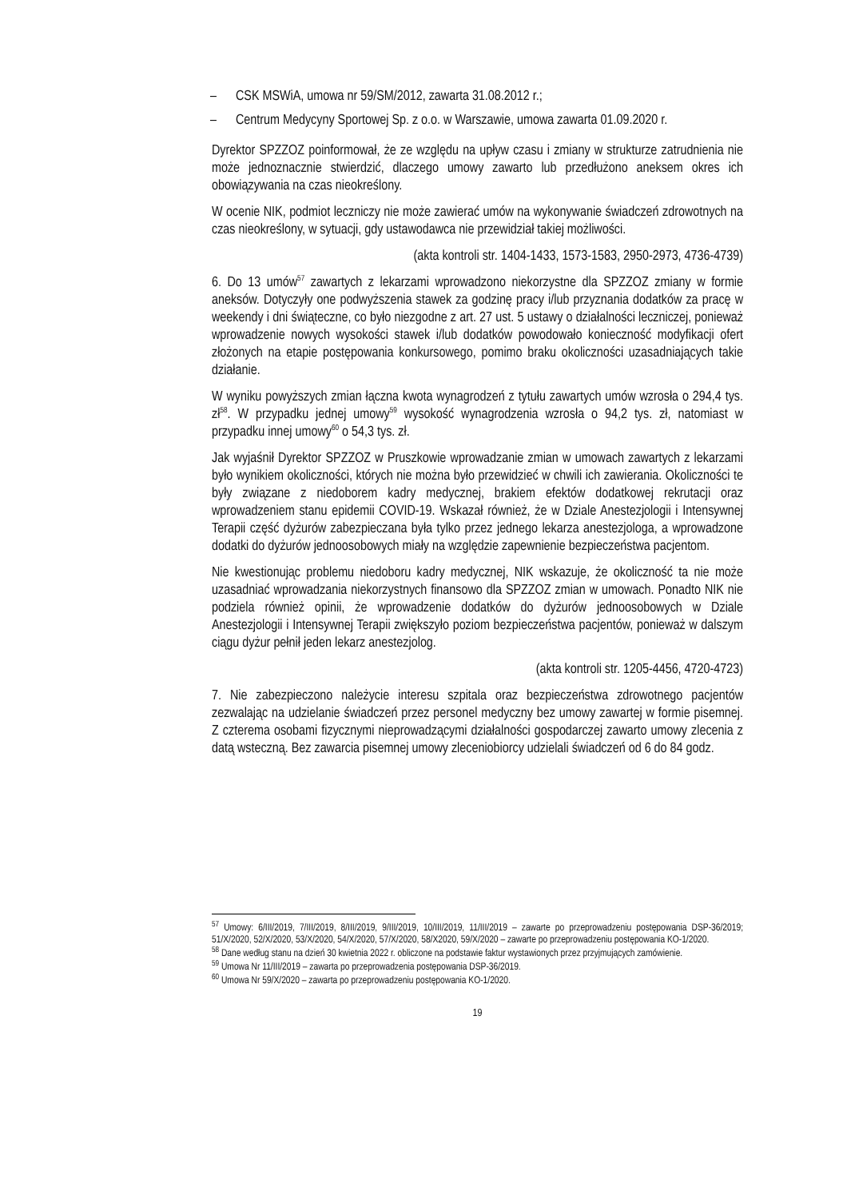– CSK MSWiA, umowa nr 59/SM/2012, zawarta 31.08.2012 r.;
– Centrum Medycyny Sportowej Sp. z o.o. w Warszawie, umowa zawarta 01.09.2020 r.
Dyrektor SPZZOZ poinformował, że ze względu na upływ czasu i zmiany w strukturze zatrudnienia nie może jednoznacznie stwierdzić, dlaczego umowy zawarto lub przedłużono aneksem okres ich obowiązywania na czas nieokreślony.
W ocenie NIK, podmiot leczniczy nie może zawierać umów na wykonywanie świadczeń zdrowotnych na czas nieokreślony, w sytuacji, gdy ustawodawca nie przewidział takiej możliwości.
(akta kontroli str. 1404-1433, 1573-1583, 2950-2973, 4736-4739)
6. Do 13 umów<sup>57</sup> zawartych z lekarzami wprowadzono niekorzystne dla SPZZOZ zmiany w formie aneksów. Dotyczyły one podwyższenia stawek za godzinę pracy i/lub przyznania dodatków za pracę w weekendy i dni świąteczne, co było niezgodne z art. 27 ust. 5 ustawy o działalności leczniczej, ponieważ wprowadzenie nowych wysokości stawek i/lub dodatków powodowało konieczność modyfikacji ofert złożonych na etapie postępowania konkursowego, pomimo braku okoliczności uzasadniających takie działanie.
W wyniku powyższych zmian łączna kwota wynagrodzeń z tytułu zawartych umów wzrosła o 294,4 tys. zł<sup>58</sup>. W przypadku jednej umowy<sup>59</sup> wysokość wynagrodzenia wzrosła o 94,2 tys. zł, natomiast w przypadku innej umowy<sup>60</sup> o 54,3 tys. zł.
Jak wyjaśnił Dyrektor SPZZOZ w Pruszkowie wprowadzanie zmian w umowach zawartych z lekarzami było wynikiem okoliczności, których nie można było przewidzieć w chwili ich zawierania. Okoliczności te były związane z niedoborem kadry medycznej, brakiem efektów dodatkowej rekrutacji oraz wprowadzeniem stanu epidemii COVID-19. Wskazał również, że w Dziale Anestezjologii i Intensywnej Terapii część dyżurów zabezpieczana była tylko przez jednego lekarza anestezjologa, a wprowadzone dodatki do dyżurów jednoosobowych miały na względzie zapewnienie bezpieczeństwa pacjentom.
Nie kwestionując problemu niedoboru kadry medycznej, NIK wskazuje, że okoliczność ta nie może uzasadniać wprowadzania niekorzystnych finansowo dla SPZZOZ zmian w umowach. Ponadto NIK nie podziela również opinii, że wprowadzenie dodatków do dyżurów jednoosobowych w Dziale Anestezjologii i Intensywnej Terapii zwiększyło poziom bezpieczeństwa pacjentów, ponieważ w dalszym ciągu dyżur pełnił jeden lekarz anestezjolog.
(akta kontroli str. 1205-4456, 4720-4723)
7. Nie zabezpieczono należycie interesu szpitala oraz bezpieczeństwa zdrowotnego pacjentów zezwalając na udzielanie świadczeń przez personel medyczny bez umowy zawartej w formie pisemnej. Z czterema osobami fizycznymi nieprowadzącymi działalności gospodarczej zawarto umowy zlecenia z datą wsteczną. Bez zawarcia pisemnej umowy zleceniobiorcy udzielali świadczeń od 6 do 84 godz.
<sup>57</sup> Umowy: 6/III/2019, 7/III/2019, 8/III/2019, 9/III/2019, 10/III/2019, 11/III/2019 – zawarte po przeprowadzeniu postępowania DSP-36/2019; 51/X/2020, 52/X/2020, 53/X/2020, 54/X/2020, 57/X/2020, 58/X2020, 59/X/2020 – zawarte po przeprowadzeniu postępowania KO-1/2020.
<sup>58</sup> Dane według stanu na dzień 30 kwietnia 2022 r. obliczone na podstawie faktur wystawionych przez przyjmujących zamówienie.
<sup>59</sup> Umowa Nr 11/III/2019 – zawarta po przeprowadzenia postępowania DSP-36/2019.
<sup>60</sup> Umowa Nr 59/X/2020 – zawarta po przeprowadzeniu postępowania KO-1/2020.
19